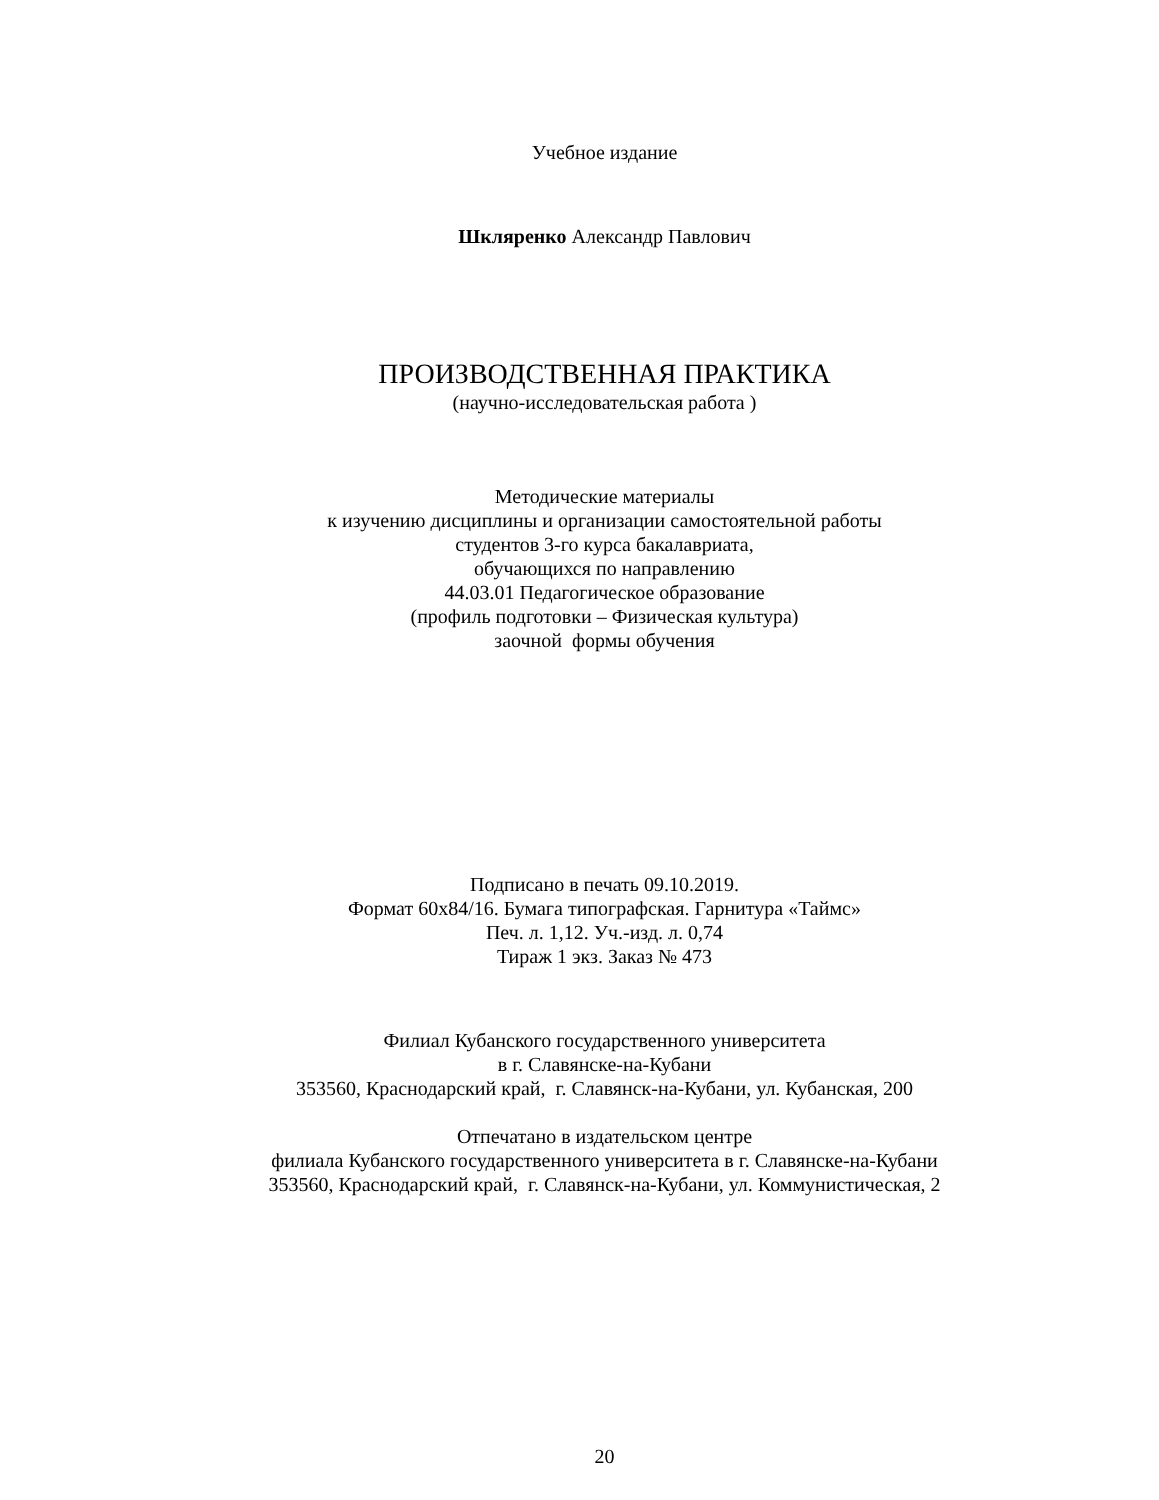Учебное издание
Шкляренко Александр Павлович
ПРОИЗВОДСТВЕННАЯ ПРАКТИКА
(научно-исследовательская работа )
Методические материалы
к изучению дисциплины и организации самостоятельной работы
студентов 3-го курса бакалавриата,
обучающихся по направлению
44.03.01 Педагогическое образование
(профиль подготовки – Физическая культура)
заочной формы обучения
Подписано в печать 09.10.2019.
Формат 60х84/16. Бумага типографская. Гарнитура «Таймс»
Печ. л. 1,12. Уч.-изд. л. 0,74
Тираж 1 экз. Заказ № 473
Филиал Кубанского государственного университета
в г. Славянске-на-Кубани
353560, Краснодарский край, г. Славянск-на-Кубани, ул. Кубанская, 200
Отпечатано в издательском центре
филиала Кубанского государственного университета в г. Славянске-на-Кубани
353560, Краснодарский край, г. Славянск-на-Кубани, ул. Коммунистическая, 2
20